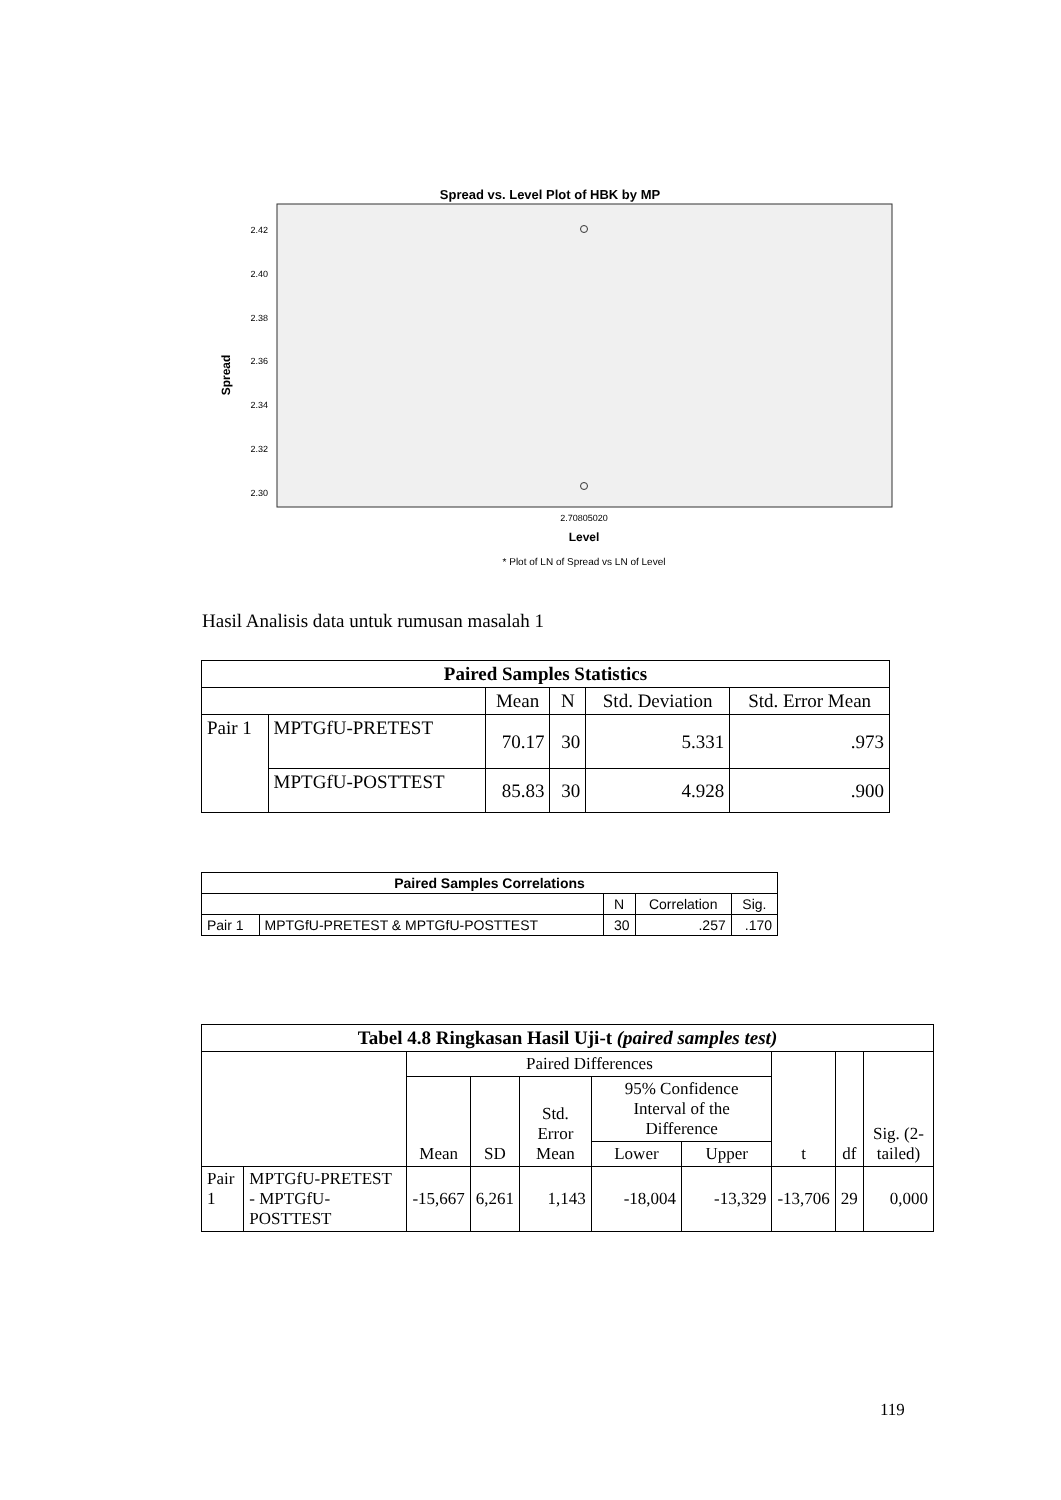Spread vs. Level Plot of HBK by MP
2.42
2.40
2.38
2.36
2.34
2.32
2.30
2.70805020
Level
* Plot of LN of Spread vs LN of Level
Spread
Hasil Analisis data untuk rumusan masalah 1
| Paired Samples Statistics | | | | | |
| --- | --- | --- | --- | --- | --- |
| | | Mean | N | Std. Deviation | Std. Error Mean |
| Pair 1 | MPTGfU-PRETEST | 70.17 | 30 | 5.331 | .973 |
| | MPTGfU-POSTTEST | 85.83 | 30 | 4.928 | .900 |
| Paired Samples Correlations | | | | |
| --- | --- | --- | --- | --- |
| | | N | Correlation | Sig. |
| Pair 1 | MPTGfU-PRETEST & MPTGfU-POSTTEST | 30 | .257 | .170 |
| Tabel 4.8 Ringkasan Hasil Uji-t (paired samples test) | | | | | | | | | |
| --- | --- | --- | --- | --- | --- | --- | --- | --- | --- |
| | | Paired Differences | | | | | t | df | Sig. (2-tailed) |
| | | Mean | SD | Std. Error Mean | 95% Confidence Interval of the Difference | | | | |
| | | | | | Lower | Upper | | | |
| Pair 1 | MPTGfU-PRETEST - MPTGfU-POSTTEST | -15,667 | 6,261 | 1,143 | -18,004 | -13,329 | -13,706 | 29 | 0,000 |
119